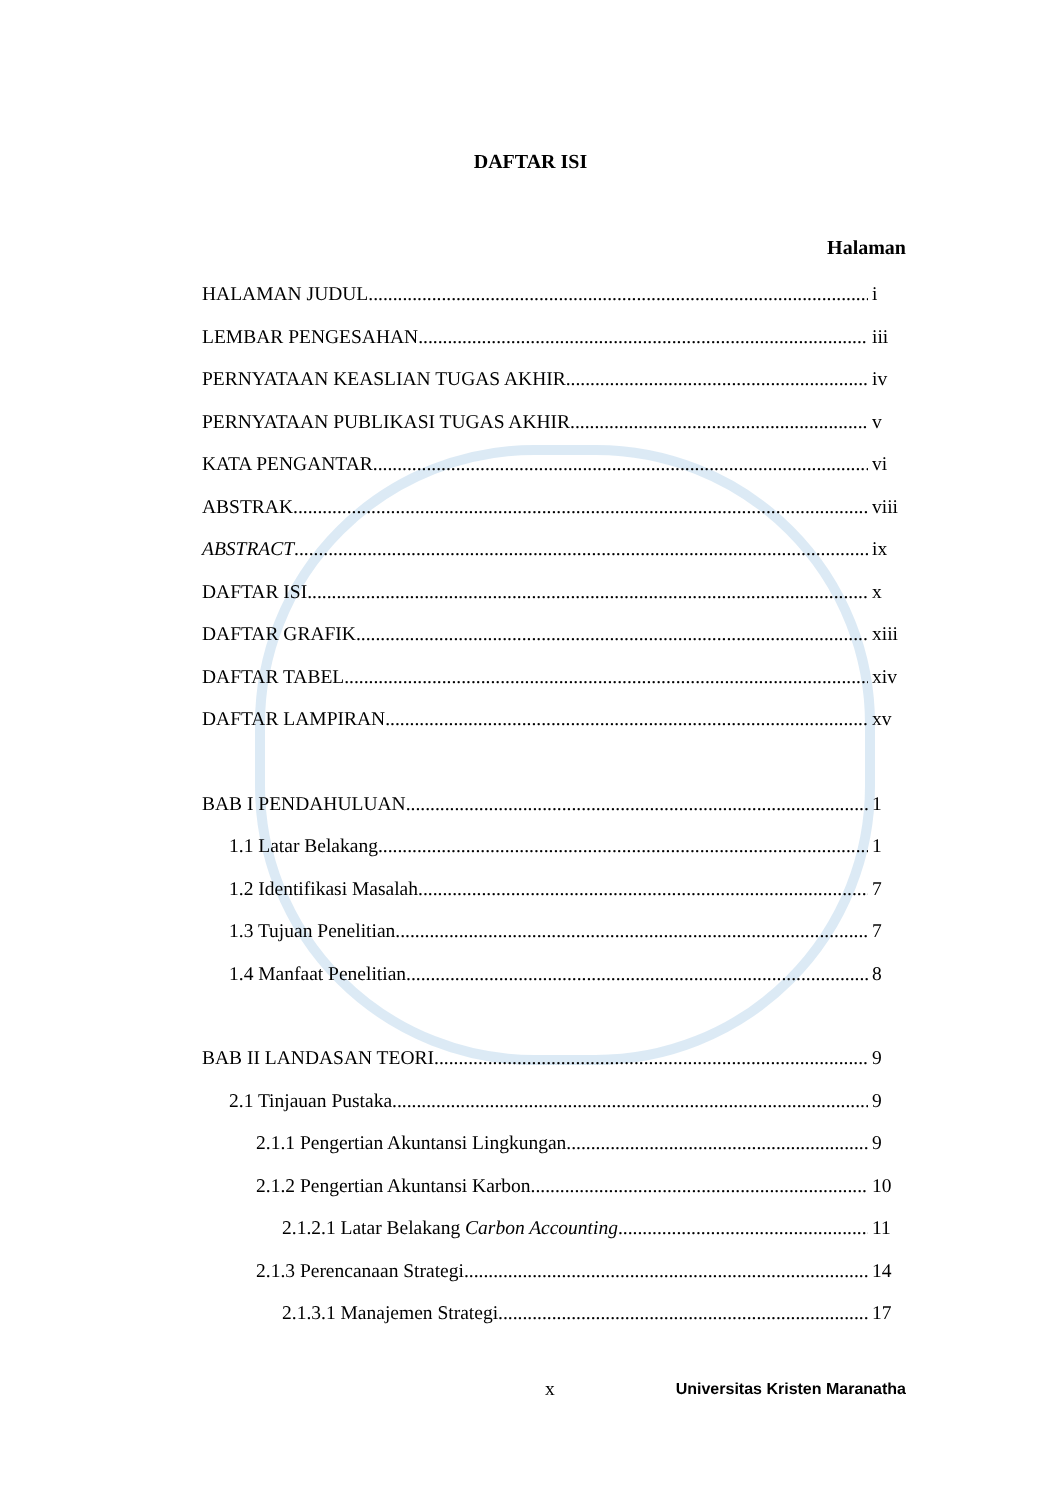DAFTAR ISI
Halaman
HALAMAN JUDUL i
LEMBAR PENGESAHAN iii
PERNYATAAN KEASLIAN TUGAS AKHIR iv
PERNYATAAN PUBLIKASI TUGAS AKHIR v
KATA PENGANTAR vi
ABSTRAK viii
ABSTRACT ix
DAFTAR ISI x
DAFTAR GRAFIK xiii
DAFTAR TABEL xiv
DAFTAR LAMPIRAN xv
BAB I PENDAHULUAN 1
1.1 Latar Belakang 1
1.2 Identifikasi Masalah 7
1.3 Tujuan Penelitian 7
1.4 Manfaat Penelitian 8
BAB II LANDASAN TEORI 9
2.1 Tinjauan Pustaka 9
2.1.1 Pengertian Akuntansi Lingkungan 9
2.1.2 Pengertian Akuntansi Karbon 10
2.1.2.1 Latar Belakang Carbon Accounting 11
2.1.3 Perencanaan Strategi 14
2.1.3.1 Manajemen Strategi 17
x Universitas Kristen Maranatha